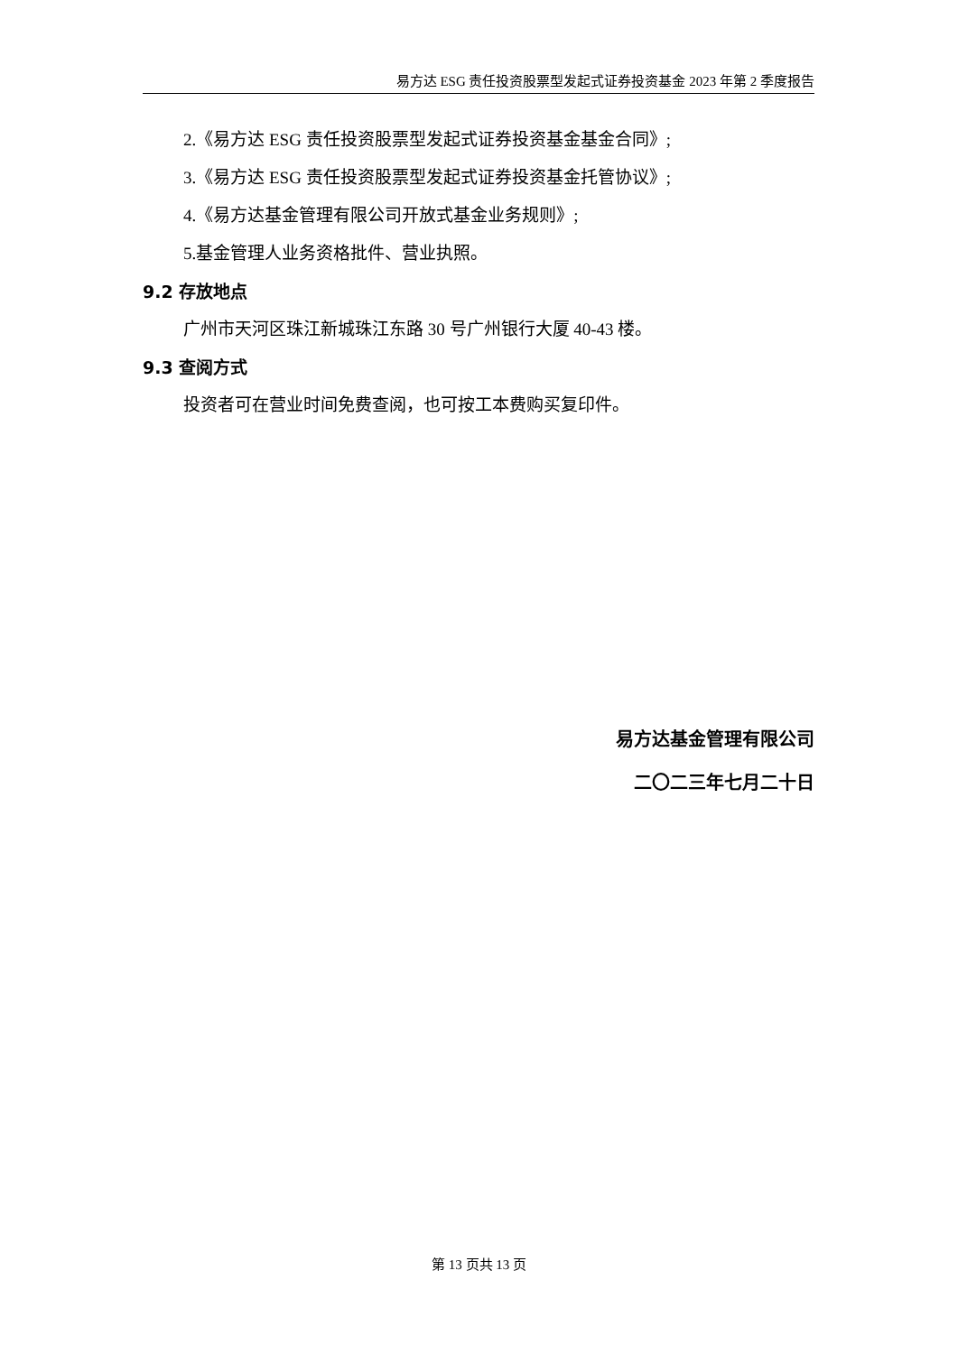易方达 ESG 责任投资股票型发起式证券投资基金 2023 年第 2 季度报告
2.《易方达 ESG 责任投资股票型发起式证券投资基金基金合同》;
3.《易方达 ESG 责任投资股票型发起式证券投资基金托管协议》;
4.《易方达基金管理有限公司开放式基金业务规则》;
5.基金管理人业务资格批件、营业执照。
9.2 存放地点
广州市天河区珠江新城珠江东路 30 号广州银行大厦 40-43 楼。
9.3 查阅方式
投资者可在营业时间免费查阅，也可按工本费购买复印件。
易方达基金管理有限公司
二〇二三年七月二十日
第 13 页共 13 页